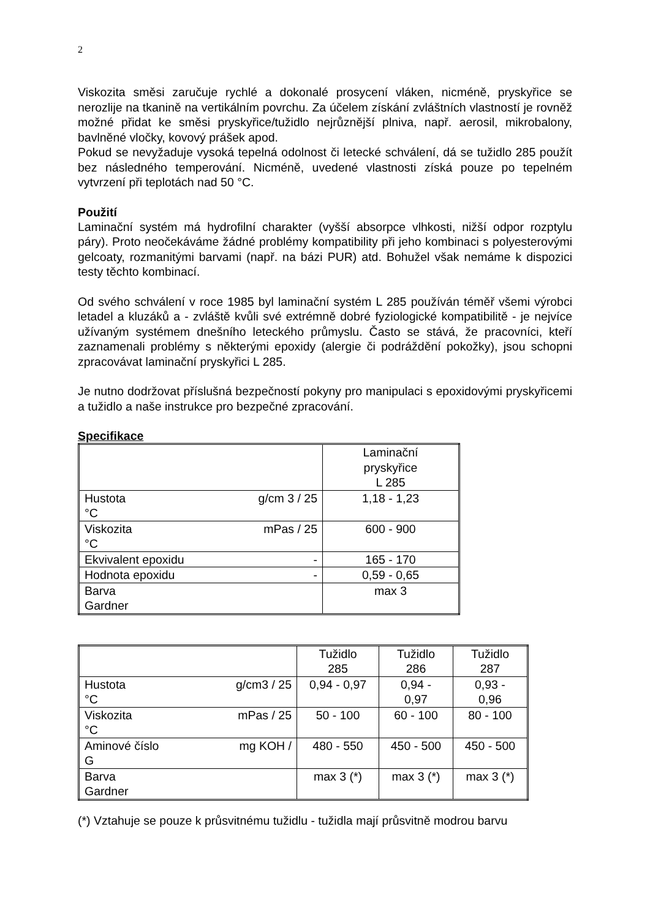2
Viskozita směsi zaručuje rychlé a dokonalé prosycení vláken, nicméně, pryskyřice se nerozlije na tkanině na vertikálním povrchu. Za účelem získání zvláštních vlastností je rovněž možné přidat ke směsi pryskyřice/tužidlo nejrůznější plniva, např. aerosil, mikrobalony, bavlněné vločky, kovový prášek apod.
Pokud se nevyžaduje vysoká tepelná odolnost či letecké schválení, dá se tužidlo 285 použít bez následného temperování. Nicméně, uvedené vlastnosti získá pouze po tepelném vytvrzení při teplotách nad 50 °C.
Použití
Laminační systém má hydrofilní charakter (vyšší absorpce vlhkosti, nižší odpor rozptylu páry). Proto neočekáváme žádné problémy kompatibility při jeho kombinaci s polyesterovými gelcoaty, rozmanitými barvami (např. na bázi PUR) atd. Bohužel však nemáme k dispozici testy těchto kombinací.
Od svého schválení v roce 1985 byl laminační systém L 285 používán téměř všemi výrobci letadel a kluzáků a - zvláště kvůli své extrémně dobré fyziologické kompatibilitě - je nejvíce užívaným systémem dnešního leteckého průmyslu. Často se stává, že pracovníci, kteří zaznamenali problémy s některými epoxidy (alergie či podráždění pokožky), jsou schopni zpracovávat laminační pryskyřici L 285.
Je nutno dodržovat příslušná bezpečností pokyny pro manipulaci s epoxidovými pryskyřicemi a tužidlo a naše instrukce pro bezpečné zpracování.
Specifikace
| | Laminační pryskyřice L 285 |
| Hustota g/cm 3 / 25 °C | 1,18 - 1,23 |
| Viskozita mPas / 25 °C | 600 - 900 |
| Ekvivalent epoxidu - | 165 - 170 |
| Hodnota epoxidu - | 0,59 - 0,65 |
| Barva Gardner | max 3 |
| | Tužidlo 285 | Tužidlo 286 | Tužidlo 287 |
| Hustota g/cm3 / 25 °C | 0,94 - 0,97 | 0,94 - 0,97 | 0,93 - 0,96 |
| Viskozita mPas / 25 °C | 50 - 100 | 60 - 100 | 80 - 100 |
| Aminové číslo mg KOH / G | 480 - 550 | 450 - 500 | 450 - 500 |
| Barva Gardner | max 3 (*) | max 3 (*) | max 3 (*) |
(*) Vztahuje se pouze k průsvitnému tužidlu - tužidla mají průsvitně modrou barvu